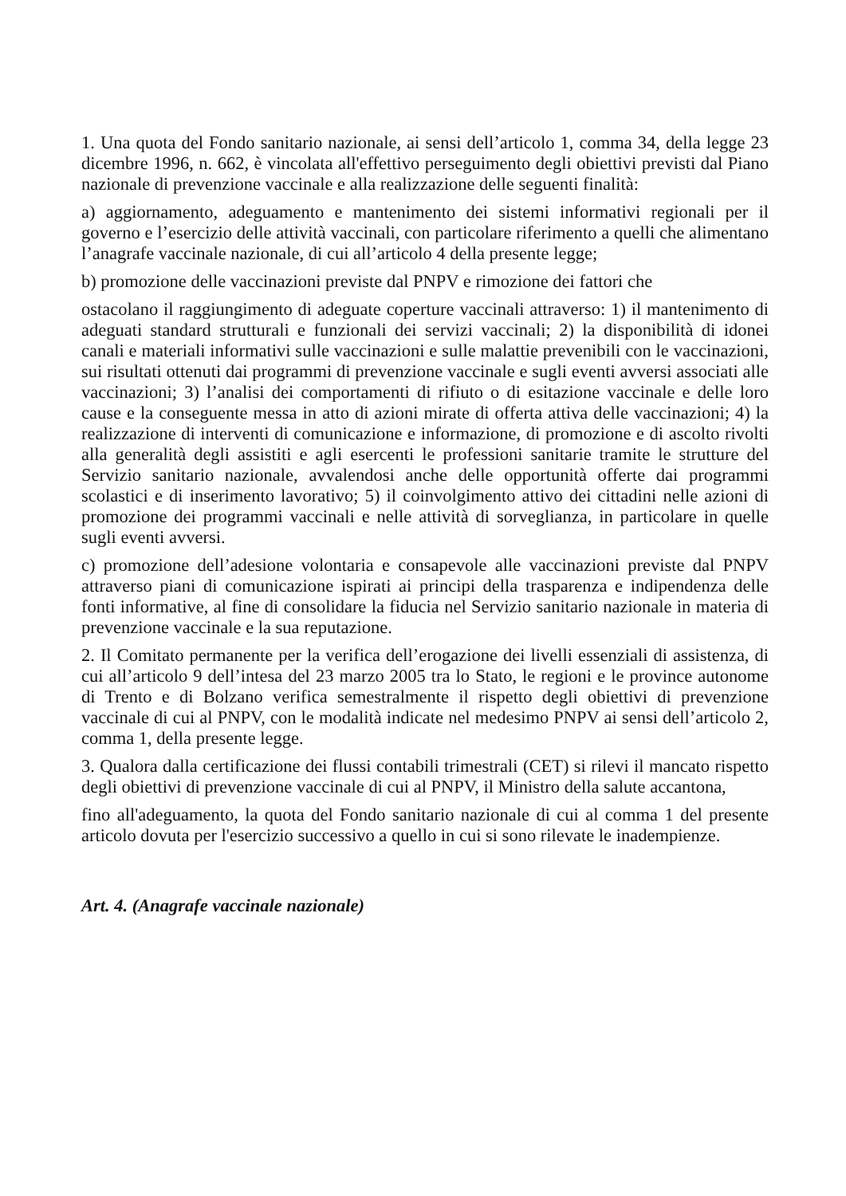1. Una quota del Fondo sanitario nazionale, ai sensi dell’articolo 1, comma 34, della legge 23 dicembre 1996, n. 662, è vincolata all'effettivo perseguimento degli obiettivi previsti dal Piano nazionale di prevenzione vaccinale e alla realizzazione delle seguenti finalità:
a) aggiornamento, adeguamento e mantenimento dei sistemi informativi regionali per il governo e l’esercizio delle attività vaccinali, con particolare riferimento a quelli che alimentano l’anagrafe vaccinale nazionale, di cui all’articolo 4 della presente legge;
b) promozione delle vaccinazioni previste dal PNPV e rimozione dei fattori che
ostacolano il raggiungimento di adeguate coperture vaccinali attraverso: 1) il mantenimento di adeguati standard strutturali e funzionali dei servizi vaccinali; 2) la disponibilità di idonei canali e materiali informativi sulle vaccinazioni e sulle malattie prevenibili con le vaccinazioni, sui risultati ottenuti dai programmi di prevenzione vaccinale e sugli eventi avversi associati alle vaccinazioni; 3) l’analisi dei comportamenti di rifiuto o di esitazione vaccinale e delle loro cause e la conseguente messa in atto di azioni mirate di offerta attiva delle vaccinazioni; 4) la realizzazione di interventi di comunicazione e informazione, di promozione e di ascolto rivolti alla generalità degli assistiti e agli esercenti le professioni sanitarie tramite le strutture del Servizio sanitario nazionale, avvalendosi anche delle opportunità offerte dai programmi scolastici e di inserimento lavorativo; 5) il coinvolgimento attivo dei cittadini nelle azioni di promozione dei programmi vaccinali e nelle attività di sorveglianza, in particolare in quelle sugli eventi avversi.
c) promozione dell’adesione volontaria e consapevole alle vaccinazioni previste dal PNPV attraverso piani di comunicazione ispirati ai principi della trasparenza e indipendenza delle fonti informative, al fine di consolidare la fiducia nel Servizio sanitario nazionale in materia di prevenzione vaccinale e la sua reputazione.
2. Il Comitato permanente per la verifica dell’erogazione dei livelli essenziali di assistenza, di cui all’articolo 9 dell’intesa del 23 marzo 2005 tra lo Stato, le regioni e le province autonome di Trento e di Bolzano verifica semestralmente il rispetto degli obiettivi di prevenzione vaccinale di cui al PNPV, con le modalità indicate nel medesimo PNPV ai sensi dell’articolo 2, comma 1, della presente legge.
3. Qualora dalla certificazione dei flussi contabili trimestrali (CET) si rilevi il mancato rispetto degli obiettivi di prevenzione vaccinale di cui al PNPV, il Ministro della salute accantona,
fino all'adeguamento, la quota del Fondo sanitario nazionale di cui al comma 1 del presente articolo dovuta per l'esercizio successivo a quello in cui si sono rilevate le inadempienze.
Art. 4. (Anagrafe vaccinale nazionale)